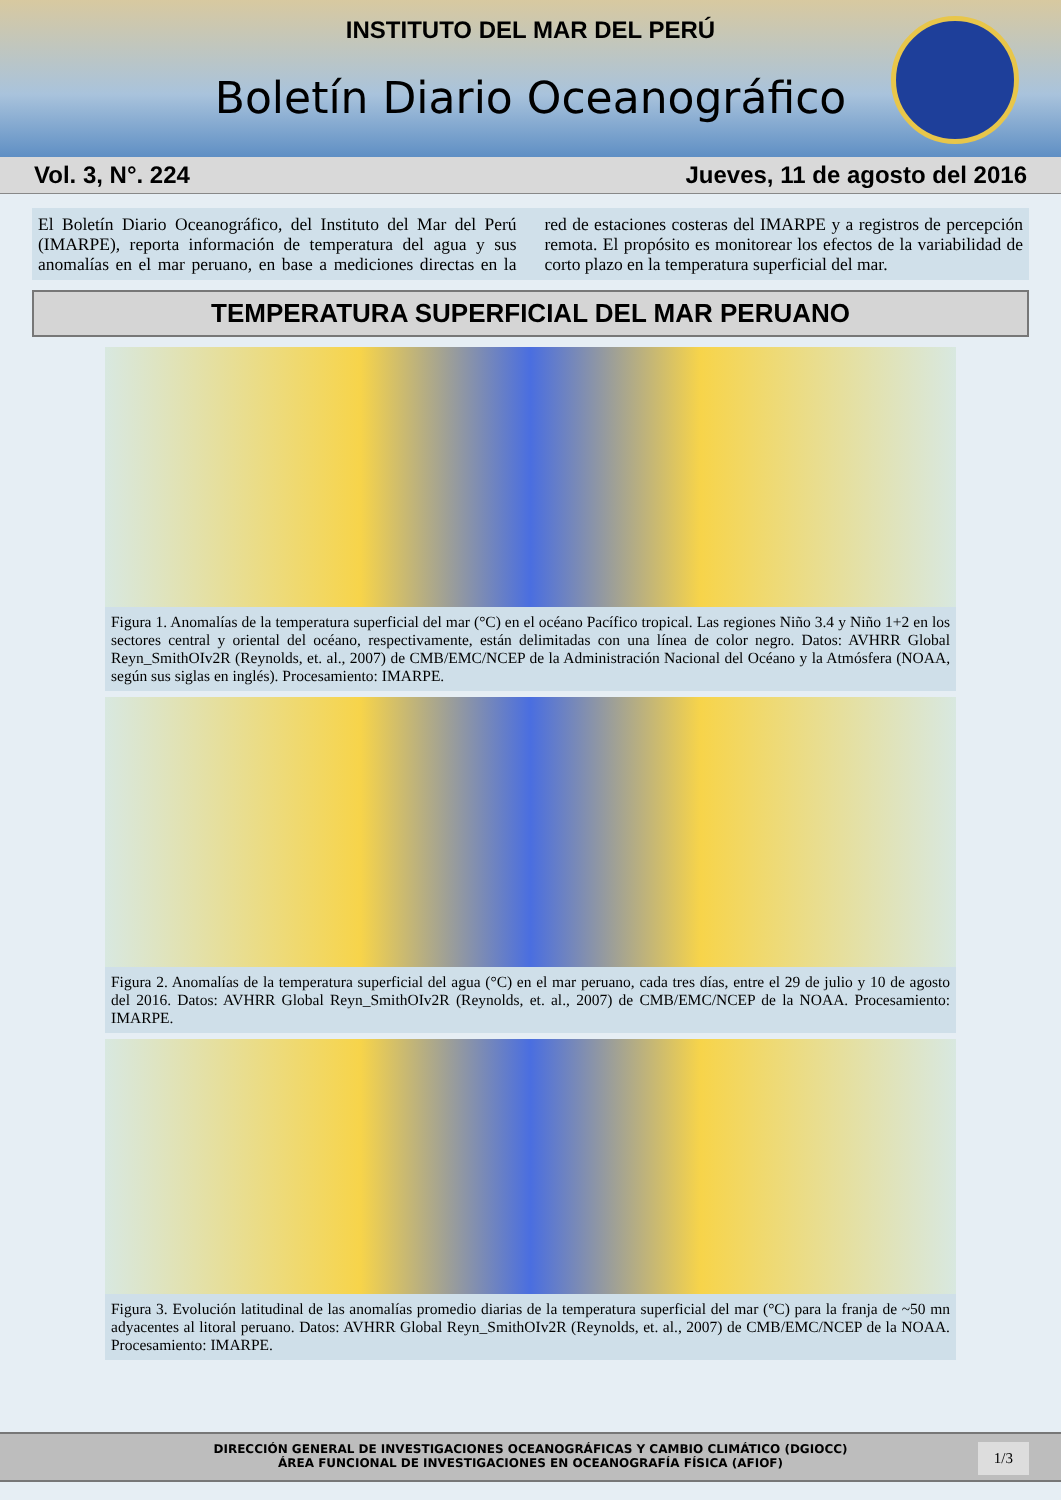INSTITUTO DEL MAR DEL PERÚ
Boletín Diario Oceanográfico
Vol. 3, N°. 224 Jueves, 11 de agosto del 2016
El Boletín Diario Oceanográfico, del Instituto del Mar del Perú (IMARPE), reporta información de temperatura del agua y sus anomalías en el mar peruano, en base a mediciones directas en la red de estaciones costeras del IMARPE y a registros de percepción remota. El propósito es monitorear los efectos de la variabilidad de corto plazo en la temperatura superficial del mar.
TEMPERATURA SUPERFICIAL DEL MAR PERUANO
Figura 1. Anomalías de la temperatura superficial del mar (°C) en el océano Pacífico tropical. Las regiones Niño 3.4 y Niño 1+2 en los sectores central y oriental del océano, respectivamente, están delimitadas con una línea de color negro. Datos: AVHRR Global Reyn_SmithOIv2R (Reynolds, et. al., 2007) de CMB/EMC/NCEP de la Administración Nacional del Océano y la Atmósfera (NOAA, según sus siglas en inglés). Procesamiento: IMARPE.
Figura 2. Anomalías de la temperatura superficial del agua (°C) en el mar peruano, cada tres días, entre el 29 de julio y 10 de agosto del 2016. Datos: AVHRR Global Reyn_SmithOIv2R (Reynolds, et. al., 2007) de CMB/EMC/NCEP de la NOAA. Procesamiento: IMARPE.
Figura 3. Evolución latitudinal de las anomalías promedio diarias de la temperatura superficial del mar (°C) para la franja de ~50 mn adyacentes al litoral peruano. Datos: AVHRR Global Reyn_SmithOIv2R (Reynolds, et. al., 2007) de CMB/EMC/NCEP de la NOAA. Procesamiento: IMARPE.
DIRECCIÓN GENERAL DE INVESTIGACIONES OCEANOGRÁFICAS Y CAMBIO CLIMÁTICO (DGIOCC)
ÁREA FUNCIONAL DE INVESTIGACIONES EN OCEANOGRAFÍA FÍSICA (AFIOF)
1/3